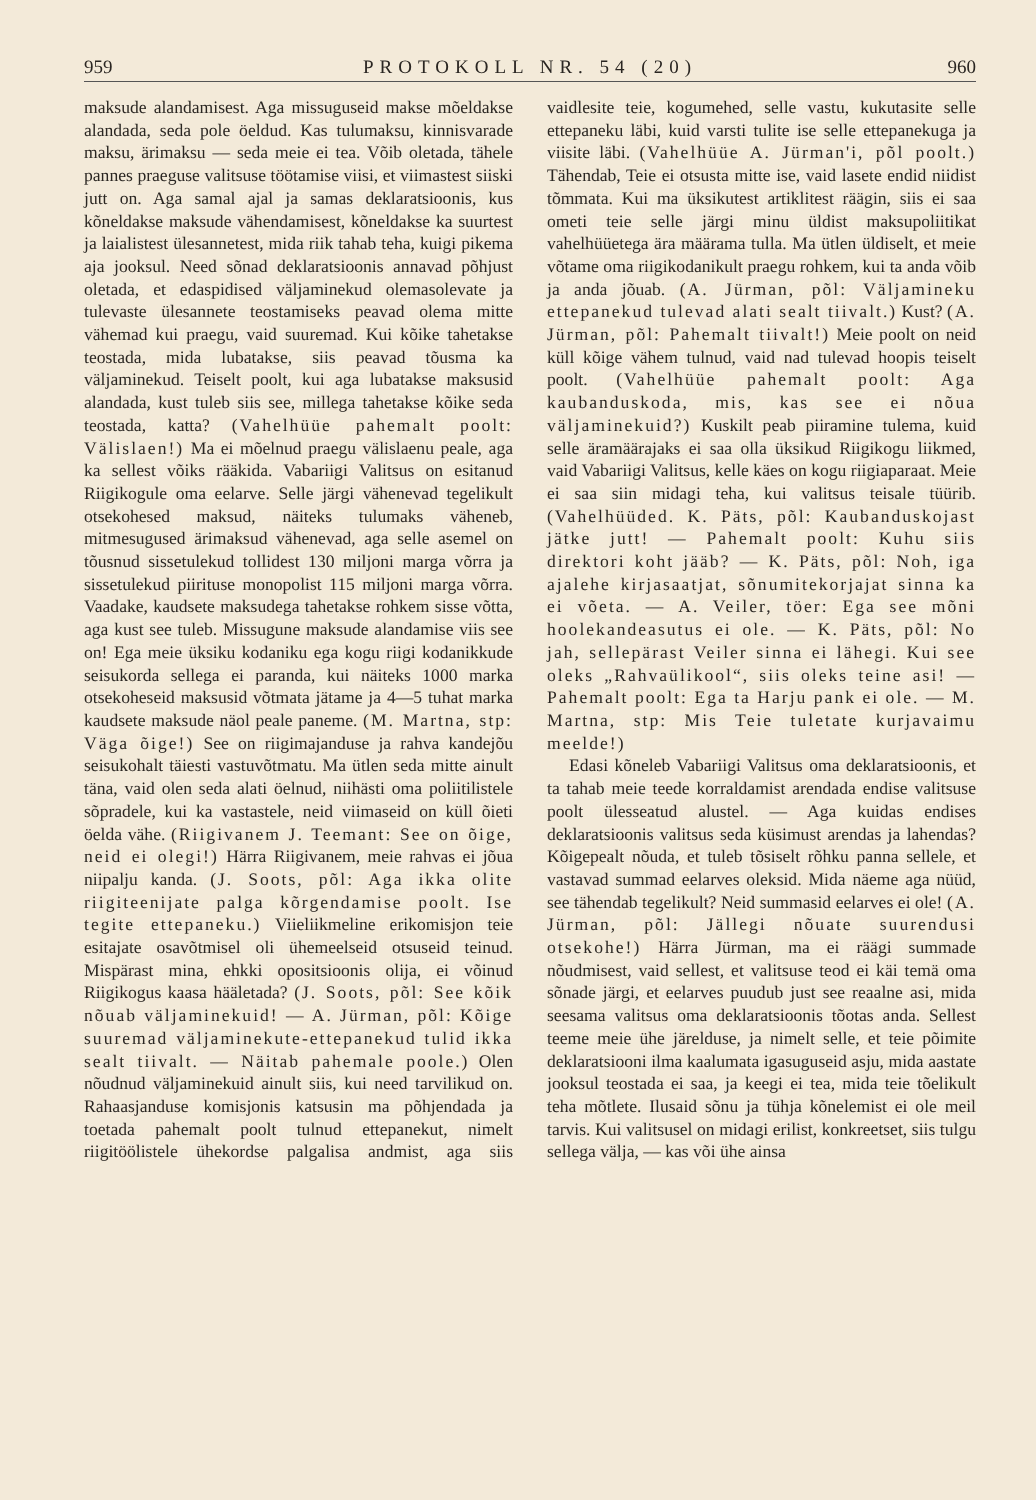959 PROTOKOLL NR. 54 (20) 960
maksude alandamisest. Aga missuguseid makse mõeldakse alandada, seda pole öeldud. Kas tulumaksu, kinnisvarade maksu, ärimaksu — seda meie ei tea. Võib oletada, tähele pannes praeguse valitsuse töötamise viisi, et viimastest siiski jutt on. Aga samal ajal ja samas deklaratsioonis, kus kõneldakse maksude vähendamisest, kõneldakse ka suurtest ja laialistest ülesannetest, mida riik tahab teha, kuigi pikema aja jooksul. Need sõnad deklaratsioonis annavad põhjust oletada, et edaspidised väljaminekud olemasolevate ja tulevaste ülesannete teostamiseks peavad olema mitte vähemad kui praegu, vaid suuremad. Kui kõike tahetakse teostada, mida lubatakse, siis peavad tõusma ka väljaminekud. Teiselt poolt, kui aga lubatakse maksusid alandada, kust tuleb siis see, millega tahetakse kõike seda teostada, katta? (Vahelhüüe pahemalt poolt: Välislaen!) Ma ei mõelnud praegu välislaenu peale, aga ka sellest võiks rääkida. Vabariigi Valitsus on esitanud Riigikogule oma eelarve. Selle järgi vähenevad tegelikult otsekohesed maksud, näiteks tulumaks väheneb, mitmesugused ärimaksud vähenevad, aga selle asemel on tõusnud sissetulekud tollidest 130 miljoni marga võrra ja sissetulekud piirituse monopolist 115 miljoni marga võrra. Vaadake, kaudsete maksudega tahetakse rohkem sisse võtta, aga kust see tuleb. Missugune maksude alandamise viis see on! Ega meie üksiku kodaniku ega kogu riigi kodanikkude seisukorda sellega ei paranda, kui näiteks 1000 marka otsekoheseid maksusid võtmata jätame ja 4—5 tuhat marka kaudsete maksude näol peale paneme. (M. Martna, stp: Väga õige!) See on riigimajanduse ja rahva kandejõu seisukohalt täiesti vastuvõtmatu. Ma ütlen seda mitte ainult täna, vaid olen seda alati öelnud, niihästi oma poliitilistele sõpradele, kui ka vastastele, neid viimaseid on küll õieti öelda vähe. (Riigivanem J. Teemant: See on õige, neid ei olegi!) Härra Riigivanem, meie rahvas ei jõua niipalju kanda. (J. Soots, põl: Aga ikka olite riigiteenijate palga kõrgendamise poolt. Ise tegite ettepaneku.) Viieliikmeline erikomisjon teie esitajate osavõtmisel oli ühemeelseid otsuseid teinud. Mispärast mina, ehkki opositsioonis olija, ei võinud Riigikogus kaasa hääletada? (J. Soots, põl: See kõik nõuab väljaminekuid! — A. Jürman, põl: Kõige suuremad väljaminekute-ettepanekud tulid ikka sealt tiivalt. — Näitab pahemale poole.) Olen nõudnud väljaminekuid ainult siis, kui need tarvilikud on. Rahaasjanduse komisjonis katsusin ma põhjendada ja toetada pahemalt poolt tulnud ettepanekut, nimelt riigitöölistele ühekordse palgalisa andmist, aga siis vaidlesite teie, kogumehed, selle vastu, kukutasite selle ettepaneku läbi, kuid varsti tulite ise selle ettepanekuga ja viisite läbi. (Vahelhüüe A. Jürman'i, põl poolt.) Tähendab, Teie ei otsusta mitte ise, vaid lasete endid niidist tõmmata. Kui ma üksikutest artiklitest räägin, siis ei saa ometi teie selle järgi minu üldist maksupoliitikat vahelhüüetega ära määrama tulla. Ma ütlen üldiselt, et meie võtame oma riigikodanikult praegu rohkem, kui ta anda võib ja anda jõuab. (A. Jürman, põl: Väljamineku ettepanekud tulevad alati sealt tiivalt.) Kust? (A. Jürman, põl: Pahemalt tiivalt!) Meie poolt on neid küll kõige vähem tulnud, vaid nad tulevad hoopis teiselt poolt. (Vahelhüüe pahemalt poolt: Aga kaubanduskoda, mis, kas see ei nõua väljaminekuid?) Kuskilt peab piiramine tulema, kuid selle äramäärajaks ei saa olla üksikud Riigikogu liikmed, vaid Vabariigi Valitsus, kelle käes on kogu riigiaparaat. Meie ei saa siin midagi teha, kui valitsus teisale tüürib. (Vahelhüüded. K. Päts, põl: Kaubanduskojast jätke jutt! — Pahemalt poolt: Kuhu siis direktori koht jääb? — K. Päts, põl: Noh, iga ajalehe kirjasaatjat, sõnumitekorjajat sinna ka ei võeta. — A. Veiler, töer: Ega see mõni hoolekandeasutus ei ole. — K. Päts, põl: No jah, sellepärast Veiler sinna ei lähegi. Kui see oleks „Rahvaülikool“, siis oleks teine asi! — Pahemalt poolt: Ega ta Harju pank ei ole. — M. Martna, stp: Mis Teie tuletate kurjavaimu meelde!)
Edasi kõneleb Vabariigi Valitsus oma deklaratsioonis, et ta tahab meie teede korraldamist arendada endise valitsuse poolt ülesseatud alustel. — Aga kuidas endises deklaratsioonis valitsus seda küsimust arendas ja lahendas? Kõigepealt nõuda, et tuleb tõsiselt rõhku panna sellele, et vastavad summad eelarves oleksid. Mida näeme aga nüüd, see tähendab tegelikult? Neid summasid eelarves ei ole! (A. Jürman, põl: Jällegi nõuate suurendusi otsekohe!) Härra Jürman, ma ei räägi summade nõudmisest, vaid sellest, et valitsuse teod ei käi temä oma sõnade järgi, et eelarves puudub just see reaalne asi, mida seesama valitsus oma deklaratsioonis tõotas anda. Sellest teeme meie ühe järelduse, ja nimelt selle, et teie põimite deklaratsiooni ilma kaalumata igasuguseid asju, mida aastate jooksul teostada ei saa, ja keegi ei tea, mida teie tõelikult teha mõtlete. Ilusaid sõnu ja tühja kõnelemist ei ole meil tarvis. Kui valitsusel on midagi erilist, konkreetset, siis tulgu sellega välja, — kas või ühe ainsa